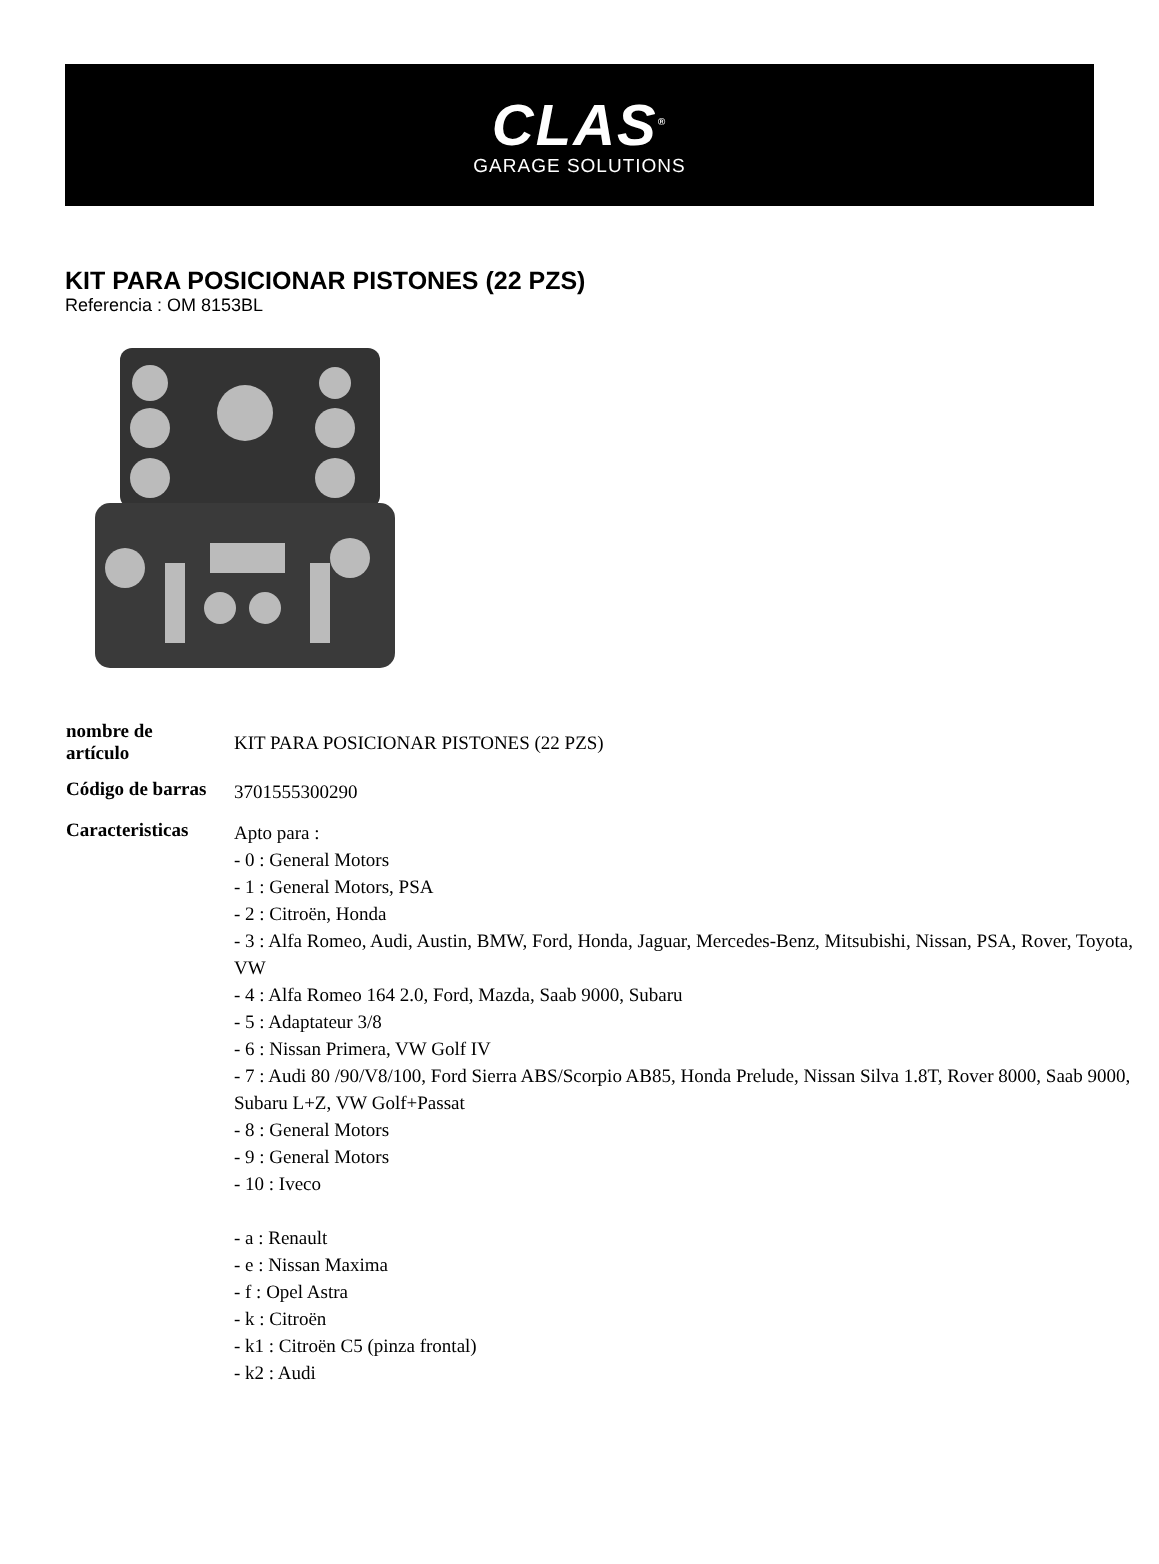CLAS<sup>®</sup>
GARAGE SOLUTIONS
KIT PARA POSICIONAR PISTONES (22 PZS)
Referencia : OM 8153BL
| nombre de artículo | KIT PARA POSICIONAR PISTONES (22 PZS) |
| Código de barras | 3701555300290 |
| Caracteristicas | Apto para : - 0 : General Motors - 1 : General Motors, PSA - 2 : Citroën, Honda - 3 : Alfa Romeo, Audi, Austin, BMW, Ford, Honda, Jaguar, Mercedes-Benz, Mitsubishi, Nissan, PSA, Rover, Toyota, VW - 4 : Alfa Romeo 164 2.0, Ford, Mazda, Saab 9000, Subaru - 5 : Adaptateur 3/8 - 6 : Nissan Primera, VW Golf IV - 7 : Audi 80 /90/V8/100, Ford Sierra ABS/Scorpio AB85, Honda Prelude, Nissan Silva 1.8T, Rover 8000, Saab 9000, Subaru L+Z, VW Golf+Passat - 8 : General Motors - 9 : General Motors - 10 : Iveco - a : Renault - e : Nissan Maxima - f : Opel Astra - k : Citroën - k1 : Citroën C5 (pinza frontal) - k2 : Audi |